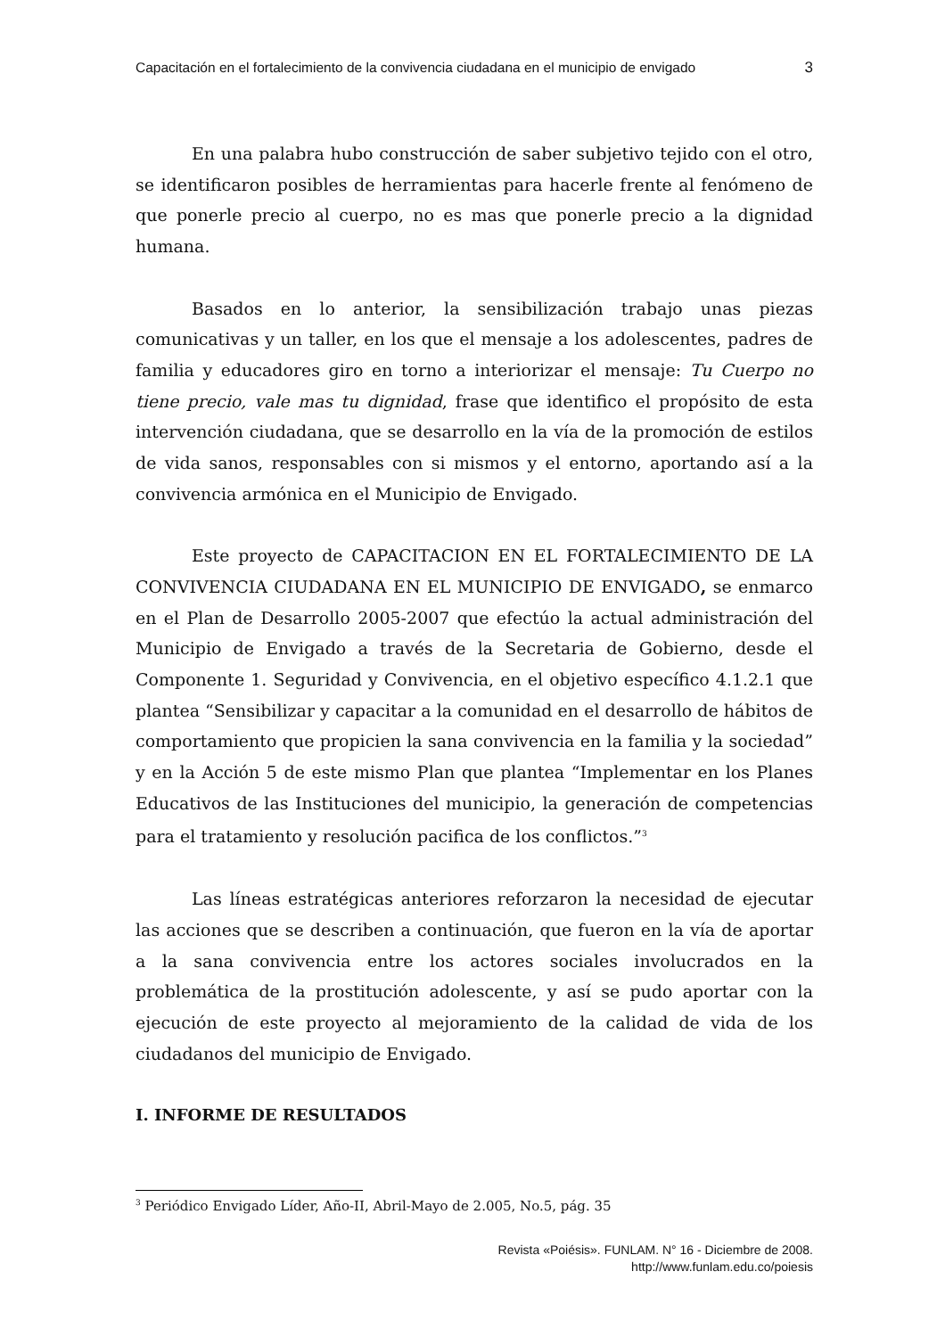Capacitación en el fortalecimiento de la convivencia ciudadana en el municipio de envigado 3
En una palabra hubo construcción de saber subjetivo tejido con el otro, se identificaron posibles de herramientas para hacerle frente al fenómeno de que ponerle precio al cuerpo, no es mas que ponerle precio a la dignidad humana.
Basados en lo anterior, la sensibilización trabajo unas piezas comunicativas y un taller, en los que el mensaje a los adolescentes, padres de familia y educadores giro en torno a interiorizar el mensaje: Tu Cuerpo no tiene precio, vale mas tu dignidad, frase que identifico el propósito de esta intervención ciudadana, que se desarrollo en la vía de la promoción de estilos de vida sanos, responsables con si mismos y el entorno, aportando así a la convivencia armónica en el Municipio de Envigado.
Este proyecto de CAPACITACION EN EL FORTALECIMIENTO DE LA CONVIVENCIA CIUDADANA EN EL MUNICIPIO DE ENVIGADO, se enmarco en el Plan de Desarrollo 2005-2007 que efectúo la actual administración del Municipio de Envigado a través de la Secretaria de Gobierno, desde el Componente 1. Seguridad y Convivencia, en el objetivo específico 4.1.2.1 que plantea “Sensibilizar y capacitar a la comunidad en el desarrollo de hábitos de comportamiento que propicien la sana convivencia en la familia y la sociedad” y en la Acción 5 de este mismo Plan que plantea “Implementar en los Planes Educativos de las Instituciones del municipio, la generación de competencias para el tratamiento y resolución pacifica de los conflictos.”<sup>3</sup>
Las líneas estratégicas anteriores reforzaron la necesidad de ejecutar las acciones que se describen a continuación, que fueron en la vía de aportar a la sana convivencia entre los actores sociales involucrados en la problemática de la prostitución adolescente, y así se pudo aportar con la ejecución de este proyecto al mejoramiento de la calidad de vida de los ciudadanos del municipio de Envigado.
I. INFORME DE RESULTADOS
<sup>3</sup> Periódico Envigado Líder, Año-II, Abril-Mayo de 2.005, No.5, pág. 35
Revista «Poiésis». FUNLAM. N° 16 - Diciembre de 2008.
http://www.funlam.edu.co/poiesis